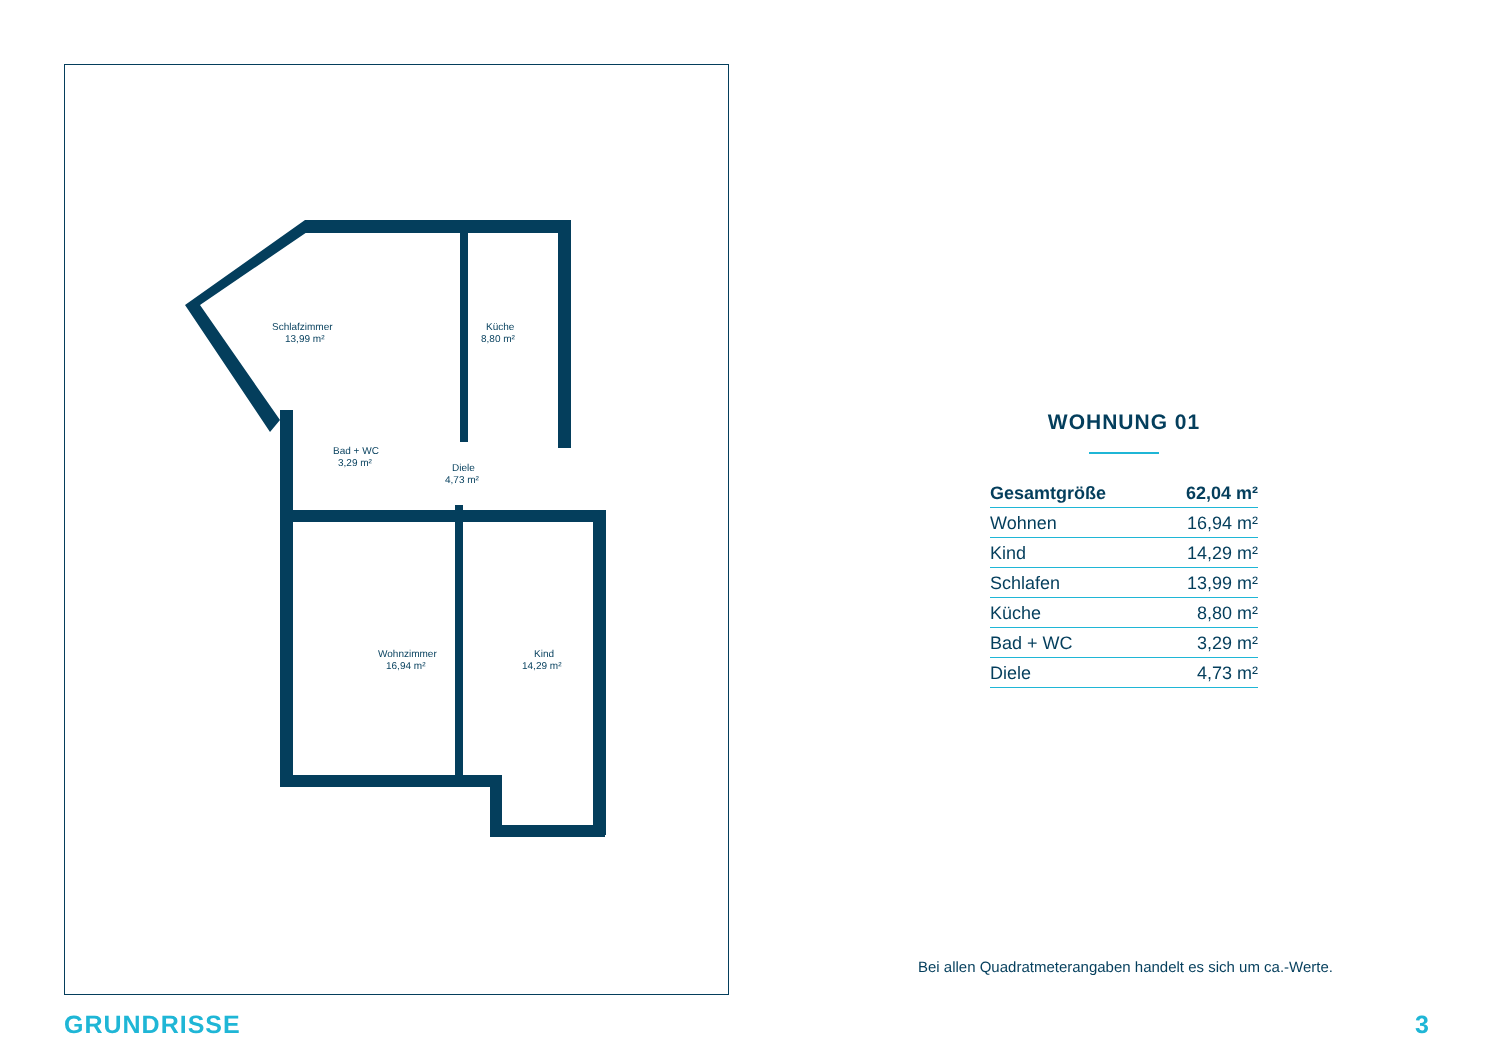Schlafzimmer
13,99 m²
Küche
8,80 m²
Bad + WC
3,29 m²
Diele
4,73 m²
Wohnzimmer
16,94 m²
Kind
14,29 m²
WOHNUNG 01
| Gesamtgröße | 62,04 m² |
| Wohnen | 16,94 m² |
| Kind | 14,29 m² |
| Schlafen | 13,99 m² |
| Küche | 8,80 m² |
| Bad + WC | 3,29 m² |
| Diele | 4,73 m² |
Bei allen Quadratmeterangaben handelt es sich um ca.-Werte.
GRUNDRISSE 3